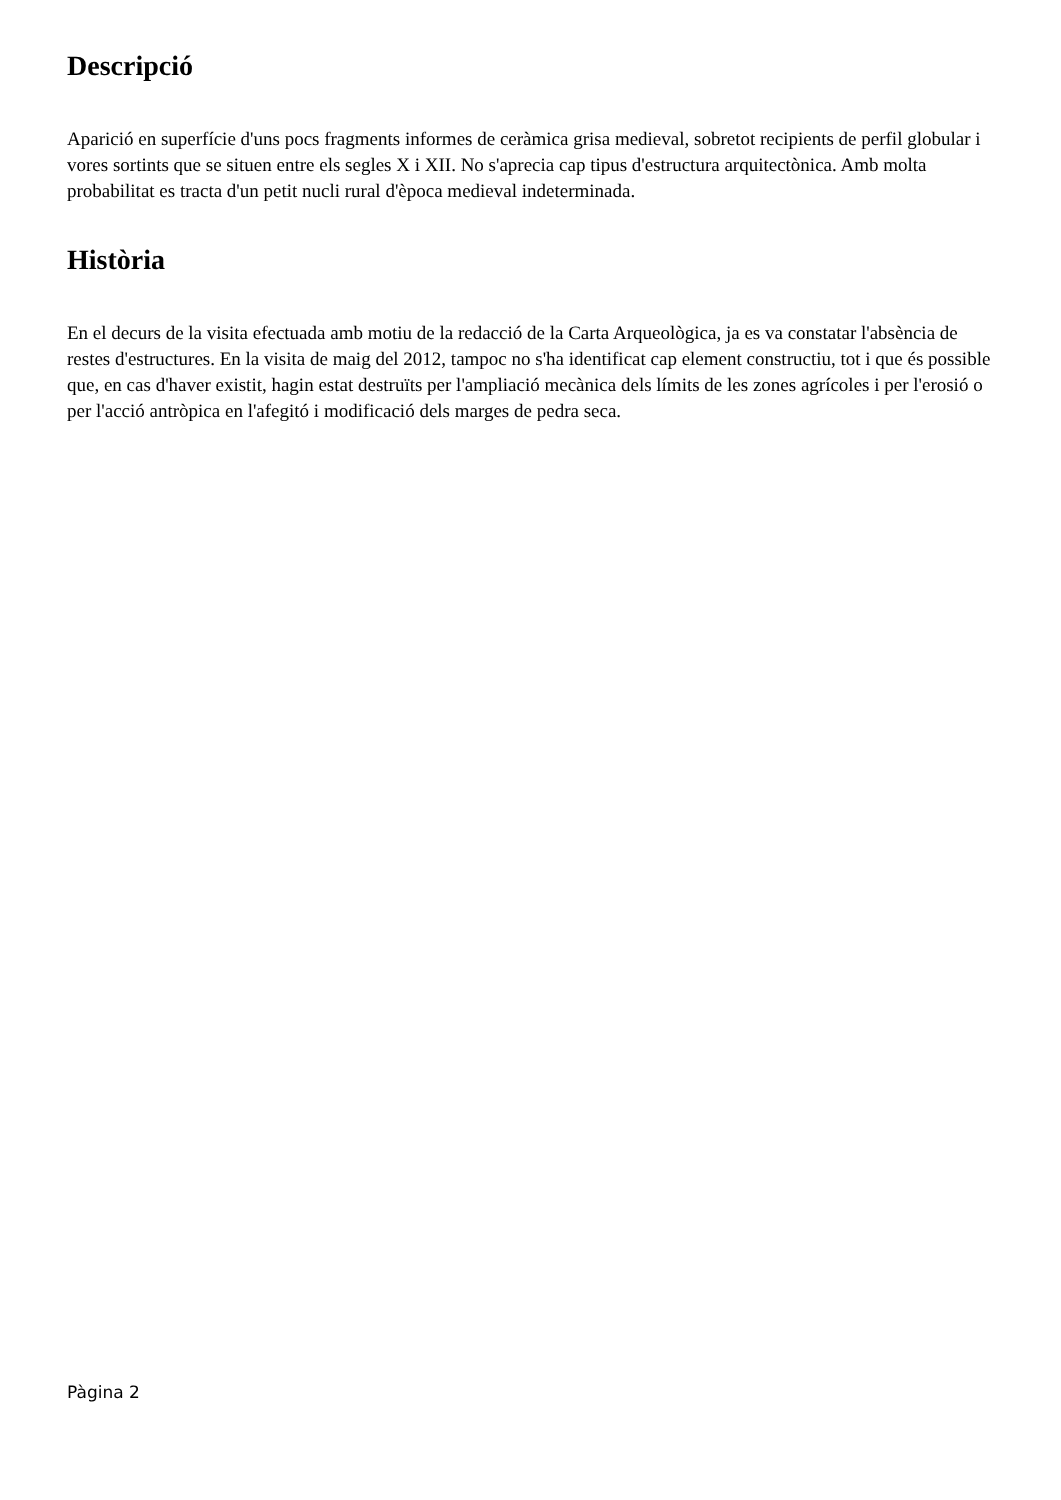Descripció
Aparició en superfície d'uns pocs fragments informes de ceràmica grisa medieval, sobretot recipients de perfil globular i vores sortints que se situen entre els segles X i XII. No s'aprecia cap tipus d'estructura arquitectònica. Amb molta probabilitat es tracta d'un petit nucli rural d'època medieval indeterminada.
Història
En el decurs de la visita efectuada amb motiu de la redacció de la Carta Arqueològica, ja es va constatar l'absència de restes d'estructures. En la visita de maig del 2012, tampoc no s'ha identificat cap element constructiu, tot i que és possible que, en cas d'haver existit, hagin estat destruïts per l'ampliació mecànica dels límits de les zones agrícoles i per l'erosió o per l'acció antròpica en l'afegitó i modificació dels marges de pedra seca.
Pàgina 2